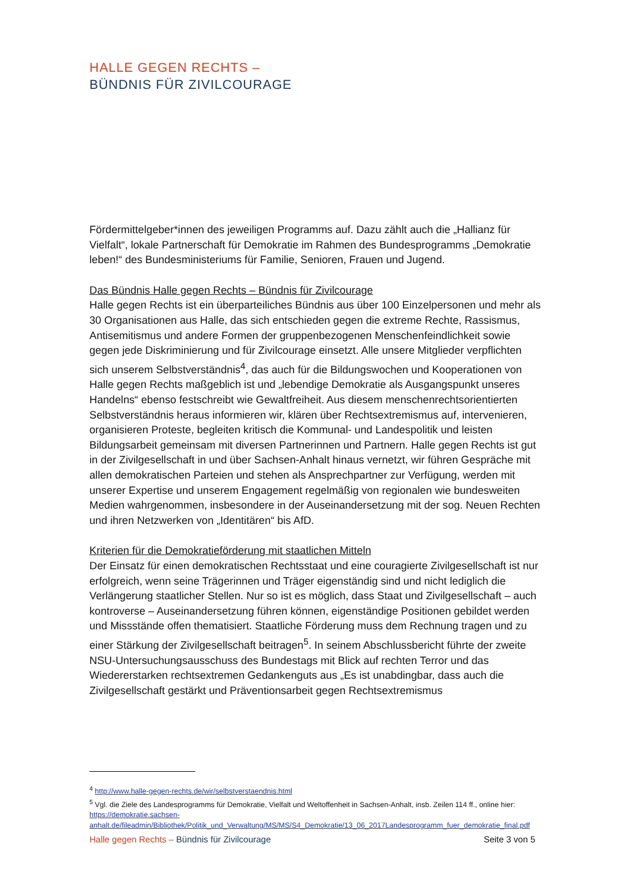HALLE GEGEN RECHTS –
BÜNDNIS FÜR ZIVILCOURAGE
Fördermittelgeber*innen des jeweiligen Programms auf. Dazu zählt auch die „Hallianz für Vielfalt“, lokale Partnerschaft für Demokratie im Rahmen des Bundesprogramms „Demokratie leben!“ des Bundesministeriums für Familie, Senioren, Frauen und Jugend.
Das Bündnis Halle gegen Rechts – Bündnis für Zivilcourage
Halle gegen Rechts ist ein überparteiliches Bündnis aus über 100 Einzelpersonen und mehr als 30 Organisationen aus Halle, das sich entschieden gegen die extreme Rechte, Rassismus, Antisemitismus und andere Formen der gruppenbezogenen Menschenfeindlichkeit sowie gegen jede Diskriminierung und für Zivilcourage einsetzt. Alle unsere Mitglieder verpflichten sich unserem Selbstverständnis<sup>4</sup>, das auch für die Bildungswochen und Kooperationen von Halle gegen Rechts maßgeblich ist und „lebendige Demokratie als Ausgangspunkt unseres Handelns“ ebenso festschreibt wie Gewaltfreiheit. Aus diesem menschenrechtsorientierten Selbstverständnis heraus informieren wir, klären über Rechtsextremismus auf, intervenieren, organisieren Proteste, begleiten kritisch die Kommunal- und Landespolitik und leisten Bildungsarbeit gemeinsam mit diversen Partnerinnen und Partnern. Halle gegen Rechts ist gut in der Zivilgesellschaft in und über Sachsen-Anhalt hinaus vernetzt, wir führen Gespräche mit allen demokratischen Parteien und stehen als Ansprechpartner zur Verfügung, werden mit unserer Expertise und unserem Engagement regelmäßig von regionalen wie bundesweiten Medien wahrgenommen, insbesondere in der Auseinandersetzung mit der sog. Neuen Rechten und ihren Netzwerken von „Identitären“ bis AfD.
Kriterien für die Demokratieförderung mit staatlichen Mitteln
Der Einsatz für einen demokratischen Rechtsstaat und eine couragierte Zivilgesellschaft ist nur erfolgreich, wenn seine Trägerinnen und Träger eigenständig sind und nicht lediglich die Verlängerung staatlicher Stellen. Nur so ist es möglich, dass Staat und Zivilgesellschaft – auch kontroverse – Auseinandersetzung führen können, eigenständige Positionen gebildet werden und Missstände offen thematisiert. Staatliche Förderung muss dem Rechnung tragen und zu einer Stärkung der Zivilgesellschaft beitragen<sup>5</sup>. In seinem Abschlussbericht führte der zweite NSU-Untersuchungsausschuss des Bundestags mit Blick auf rechten Terror und das Wiedererstarken rechtsextremen Gedankenguts aus „Es ist unabdingbar, dass auch die Zivilgesellschaft gestärkt und Präventionsarbeit gegen Rechtsextremismus
<sup>4</sup> http://www.halle-gegen-rechts.de/wir/selbstverstaendnis.html
<sup>5</sup> Vgl. die Ziele des Landesprogramms für Demokratie, Vielfalt und Weltoffenheit in Sachsen-Anhalt, insb. Zeilen 114 ff., online hier: https://demokratie.sachsen-anhalt.de/fileadmin/Bibliothek/Politik_und_Verwaltung/MS/MS/S4_Demokratie/13_06_2017Landesprogramm_fuer_demokratie_final.pdf
Halle gegen Rechts – Bündnis für Zivilcourage Seite 3 von 5